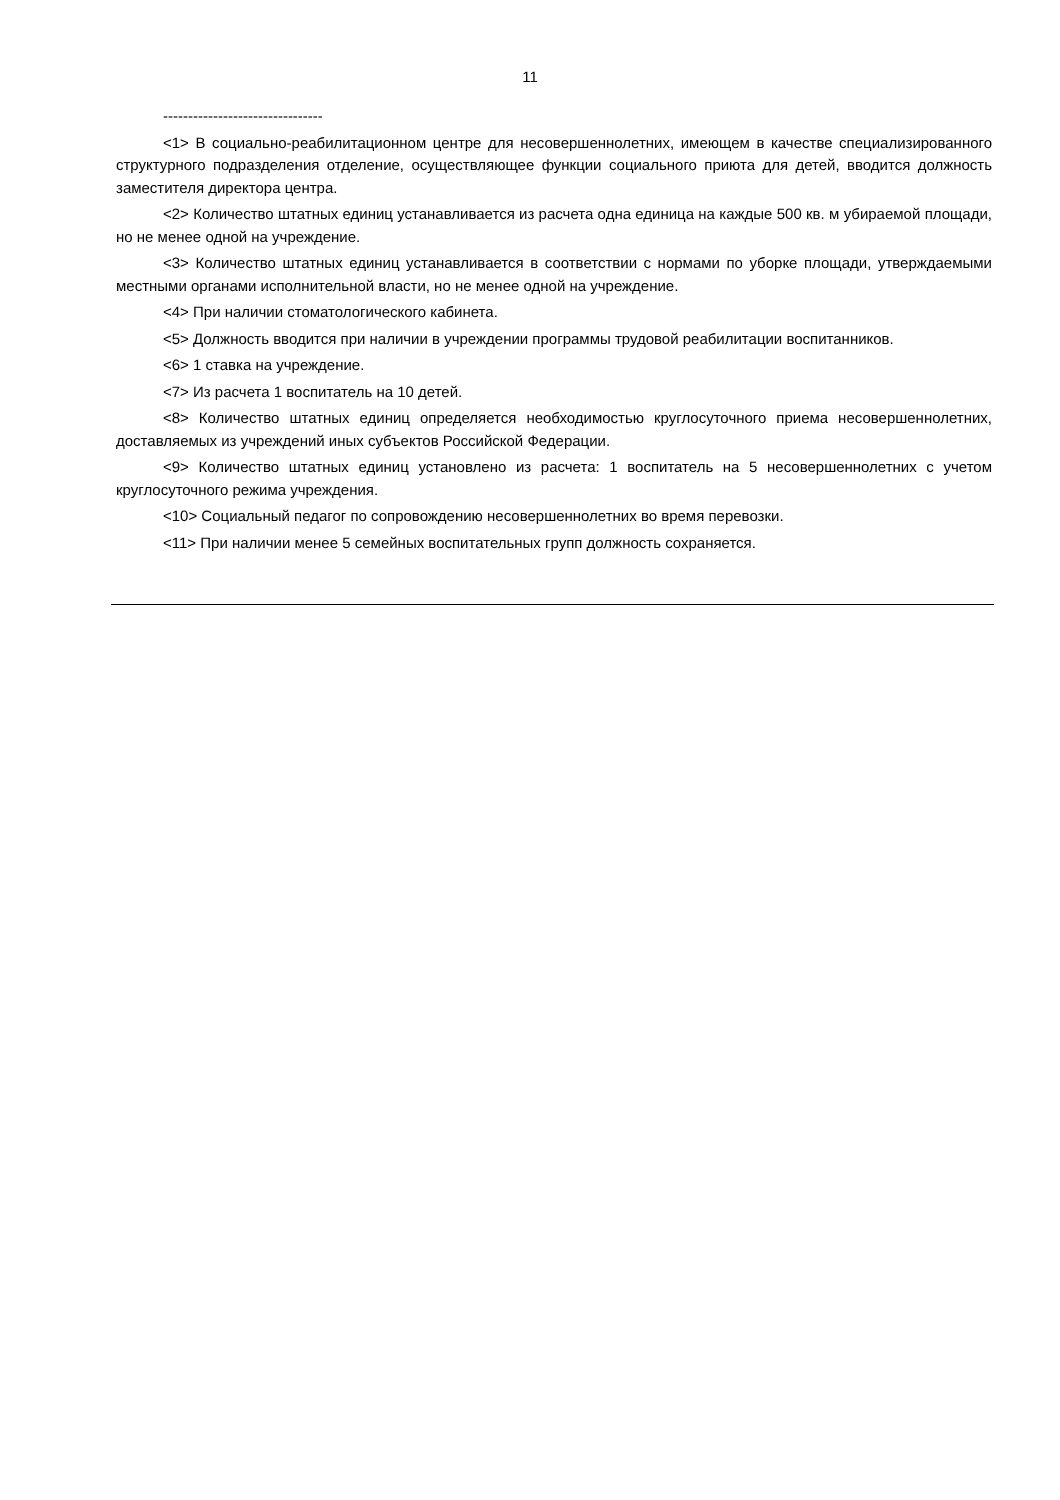11
--------------------------------
<1> В социально-реабилитационном центре для несовершеннолетних, имеющем в качестве специализированного структурного подразделения отделение, осуществляющее функции социального приюта для детей, вводится должность заместителя директора центра.
<2> Количество штатных единиц устанавливается из расчета одна единица на каждые 500 кв. м убираемой площади, но не менее одной на учреждение.
<3> Количество штатных единиц устанавливается в соответствии с нормами по уборке площади, утверждаемыми местными органами исполнительной власти, но не менее одной на учреждение.
<4> При наличии стоматологического кабинета.
<5> Должность вводится при наличии в учреждении программы трудовой реабилитации воспитанников.
<6> 1 ставка на учреждение.
<7> Из расчета 1 воспитатель на 10 детей.
<8> Количество штатных единиц определяется необходимостью круглосуточного приема несовершеннолетних, доставляемых из учреждений иных субъектов Российской Федерации.
<9> Количество штатных единиц установлено из расчета: 1 воспитатель на 5 несовершеннолетних с учетом круглосуточного режима учреждения.
<10> Социальный педагог по сопровождению несовершеннолетних во время перевозки.
<11> При наличии менее 5 семейных воспитательных групп должность сохраняется.